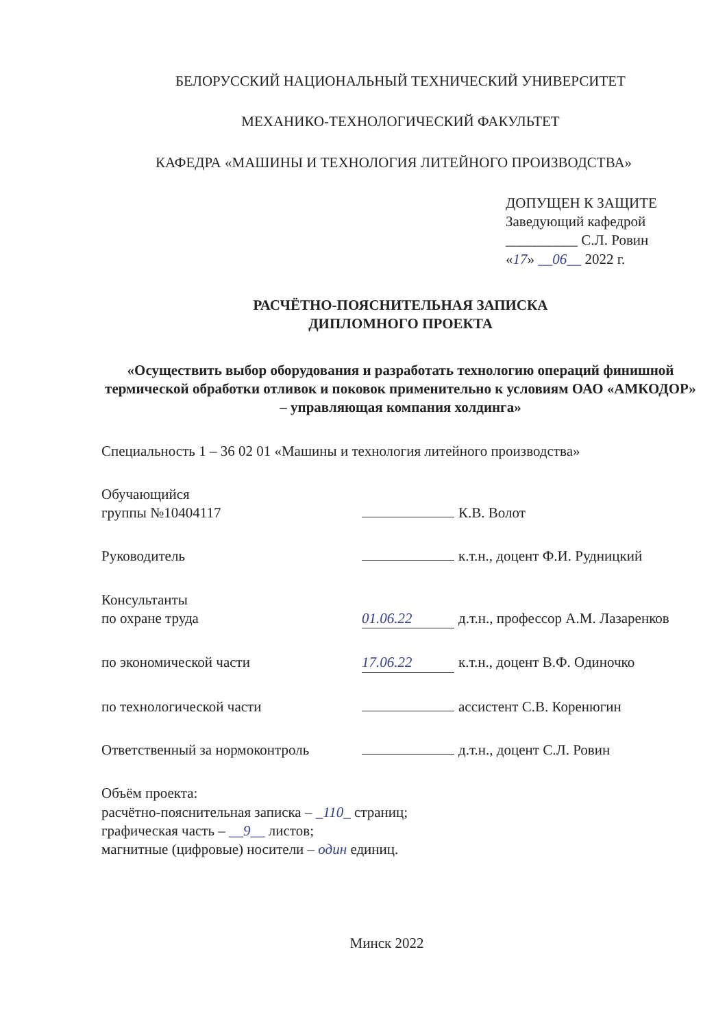БЕЛОРУССКИЙ НАЦИОНАЛЬНЫЙ ТЕХНИЧЕСКИЙ УНИВЕРСИТЕТ
МЕХАНИКО-ТЕХНОЛОГИЧЕСКИЙ ФАКУЛЬТЕТ
КАФЕДРА «МАШИНЫ И ТЕХНОЛОГИЯ ЛИТЕЙНОГО ПРОИЗВОДСТВА»
ДОПУЩЕН К ЗАЩИТЕ
Заведующий кафедрой
__________ С.Л. Ровин
«17» __06__ 2022 г.
РАСЧЁТНО-ПОЯСНИТЕЛЬНАЯ ЗАПИСКА
ДИПЛОМНОГО ПРОЕКТА
«Осуществить выбор оборудования и разработать технологию операций финишной термической обработки отливок и поковок применительно к условиям ОАО «АМКОДОР» – управляющая компания холдинга»
Специальность 1 – 36 02 01 «Машины и технология литейного производства»
Обучающийся
группы №10404117
К.В. Волот
Руководитель к.т.н., доцент Ф.И. Рудницкий
Консультанты
по охране труда
01.06.22 д.т.н., профессор А.М. Лазаренков
по экономической части 17.06.22 к.т.н., доцент В.Ф. Одиночко
по технологической части ассистент С.В. Коренюгин
Ответственный за нормоконтроль д.т.н., доцент С.Л. Ровин
Объём проекта:
расчётно-пояснительная записка – _110_ страниц;
графическая часть – __9__ листов;
магнитные (цифровые) носители – один единиц.
Минск 2022